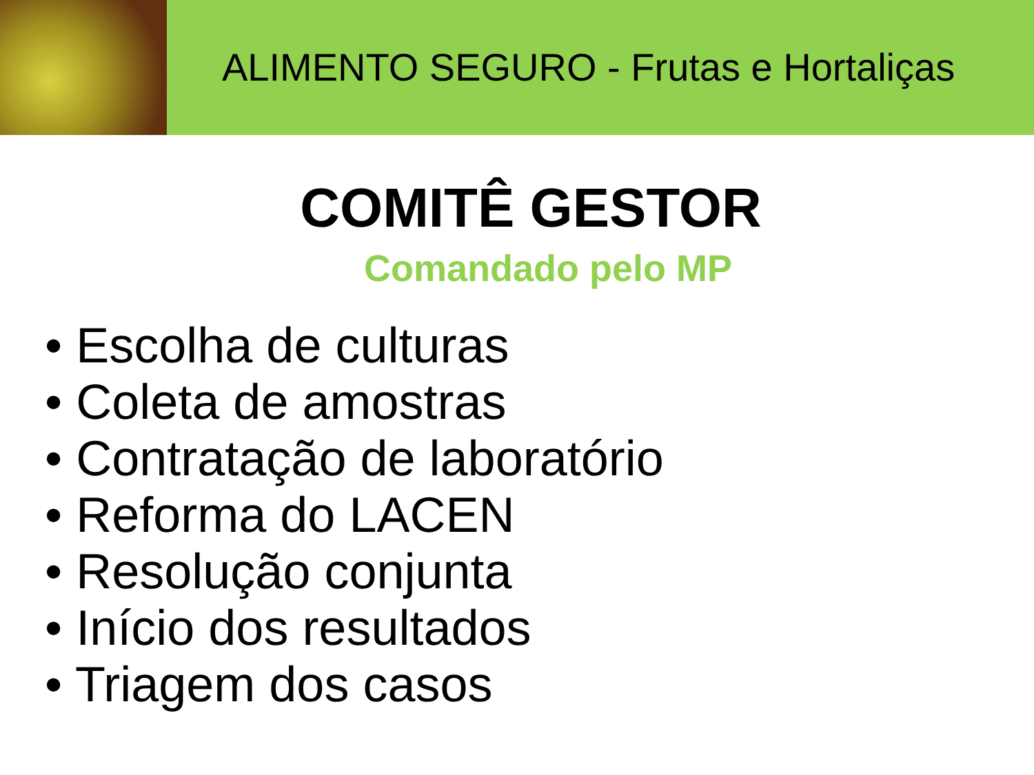ALIMENTO SEGURO - Frutas e Hortaliças
COMITÊ GESTOR
Comandado pelo MP
• Escolha de culturas
• Coleta de amostras
• Contratação de laboratório
• Reforma do LACEN
• Resolução conjunta
• Início dos resultados
• Triagem dos casos